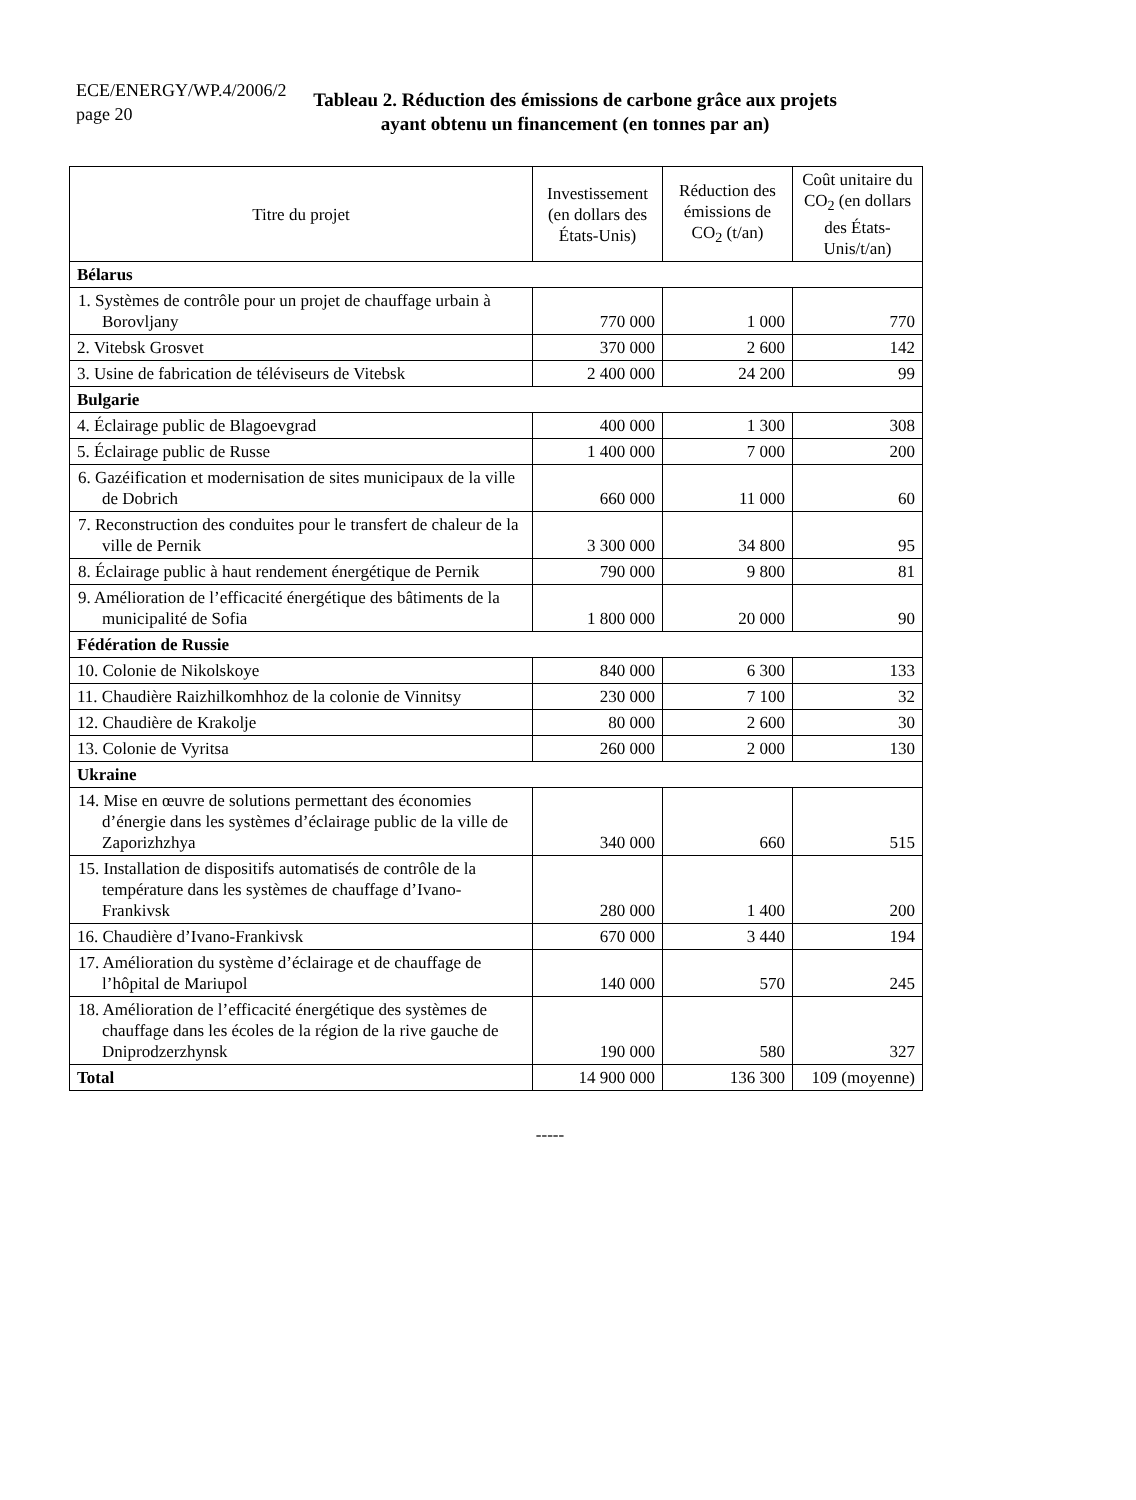ECE/ENERGY/WP.4/2006/2
page 20
Tableau 2. Réduction des émissions de carbone grâce aux projets
ayant obtenu un financement (en tonnes par an)
| Titre du projet | Investissement (en dollars des États-Unis) | Réduction des émissions de CO<sub>2</sub> (t/an) | Coût unitaire du CO<sub>2</sub> (en dollars des États-Unis/t/an) |
| --- | --- | --- | --- |
| Bélarus | | | |
| 1. Systèmes de contrôle pour un projet de chauffage urbain à Borovljany | 770 000 | 1 000 | 770 |
| 2. Vitebsk Grosvet | 370 000 | 2 600 | 142 |
| 3. Usine de fabrication de téléviseurs de Vitebsk | 2 400 000 | 24 200 | 99 |
| Bulgarie | | | |
| 4. Éclairage public de Blagoevgrad | 400 000 | 1 300 | 308 |
| 5. Éclairage public de Russe | 1 400 000 | 7 000 | 200 |
| 6. Gazéification et modernisation de sites municipaux de la ville de Dobrich | 660 000 | 11 000 | 60 |
| 7. Reconstruction des conduites pour le transfert de chaleur de la ville de Pernik | 3 300 000 | 34 800 | 95 |
| 8. Éclairage public à haut rendement énergétique de Pernik | 790 000 | 9 800 | 81 |
| 9. Amélioration de l’efficacité énergétique des bâtiments de la municipalité de Sofia | 1 800 000 | 20 000 | 90 |
| Fédération de Russie | | | |
| 10. Colonie de Nikolskoye | 840 000 | 6 300 | 133 |
| 11. Chaudière Raizhilkomhhoz de la colonie de Vinnitsy | 230 000 | 7 100 | 32 |
| 12. Chaudière de Krakolje | 80 000 | 2 600 | 30 |
| 13. Colonie de Vyritsa | 260 000 | 2 000 | 130 |
| Ukraine | | | |
| 14. Mise en œuvre de solutions permettant des économies d’énergie dans les systèmes d’éclairage public de la ville de Zaporizhzhya | 340 000 | 660 | 515 |
| 15. Installation de dispositifs automatisés de contrôle de la température dans les systèmes de chauffage d’Ivano-Frankivsk | 280 000 | 1 400 | 200 |
| 16. Chaudière d’Ivano-Frankivsk | 670 000 | 3 440 | 194 |
| 17. Amélioration du système d’éclairage et de chauffage de l’hôpital de Mariupol | 140 000 | 570 | 245 |
| 18. Amélioration de l’efficacité énergétique des systèmes de chauffage dans les écoles de la région de la rive gauche de Dniprodzerzhynsk | 190 000 | 580 | 327 |
| Total | 14 900 000 | 136 300 | 109 (moyenne) |
-----